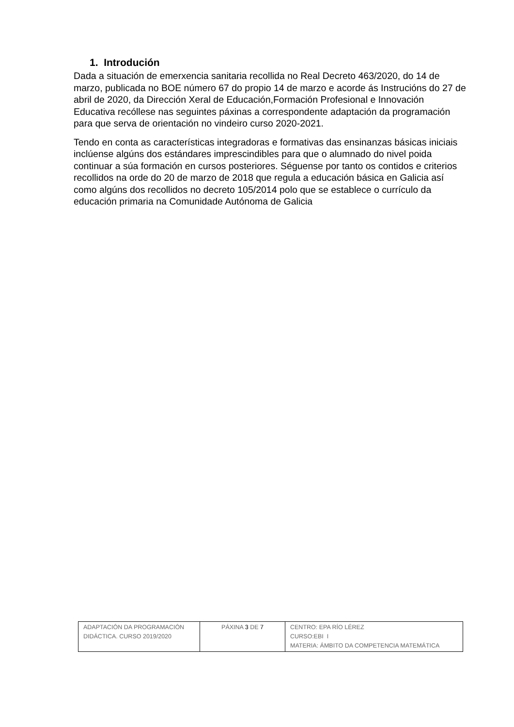1. Introdución
Dada a situación de emerxencia sanitaria recollida no Real Decreto 463/2020, do 14 de marzo, publicada no BOE número 67 do propio 14 de marzo e acorde ás Instrucións do 27 de abril de 2020, da Dirección Xeral de Educación,Formación Profesional e Innovación Educativa recóllese nas seguintes páxinas a correspondente adaptación da programación para que serva de orientación no vindeiro curso 2020-2021.
Tendo en conta as características integradoras e formativas das ensinanzas básicas iniciais inclúense algúns dos estándares imprescindibles para que o alumnado do nivel poida continuar a súa formación en cursos posteriores. Séguense por tanto os contidos e criterios recollidos na orde do 20 de marzo de 2018 que regula a educación básica en Galicia así como algúns dos recollidos no decreto 105/2014 polo que se establece o currículo da educación primaria na Comunidade Autónoma de Galicia
| ADAPTACIÓN DA PROGRAMACIÓN DIDÁCTICA. CURSO 2019/2020 | PÁXINA 3 DE 7 | CENTRO: EPA RÍO LÉREZ CURSO:EBI I MATERIA: ÁMBITO DA COMPETENCIA MATEMÁTICA |